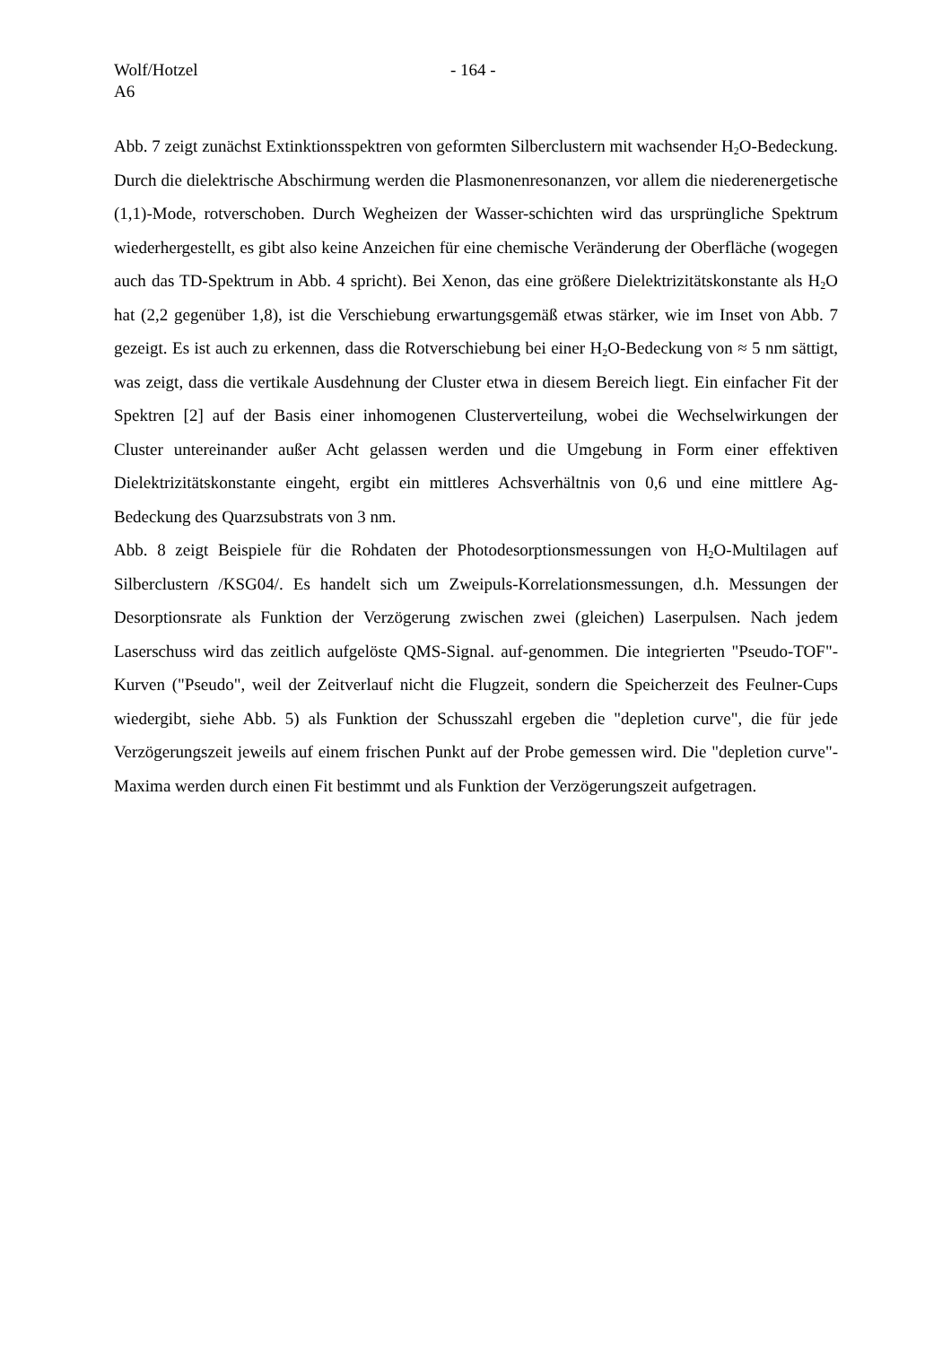Wolf/Hotzel
A6
- 164 -
Abb. 7 zeigt zunächst Extinktionsspektren von geformten Silberclustern mit wachsender H<sub>2</sub>O-Bedeckung. Durch die dielektrische Abschirmung werden die Plasmonenresonanzen, vor allem die niederenergetische (1,1)-Mode, rotverschoben. Durch Wegheizen der Wasser-schichten wird das ursprüngliche Spektrum wiederhergestellt, es gibt also keine Anzeichen für eine chemische Veränderung der Oberfläche (wogegen auch das TD-Spektrum in Abb. 4 spricht). Bei Xenon, das eine größere Dielektrizitätskonstante als H<sub>2</sub>O hat (2,2 gegenüber 1,8), ist die Verschiebung erwartungsgemäß etwas stärker, wie im Inset von Abb. 7 gezeigt. Es ist auch zu erkennen, dass die Rotverschiebung bei einer H<sub>2</sub>O-Bedeckung von ≈ 5 nm sättigt, was zeigt, dass die vertikale Ausdehnung der Cluster etwa in diesem Bereich liegt. Ein einfacher Fit der Spektren [2] auf der Basis einer inhomogenen Clusterverteilung, wobei die Wechselwirkungen der Cluster untereinander außer Acht gelassen werden und die Umgebung in Form einer effektiven Dielektrizitätskonstante eingeht, ergibt ein mittleres Achsverhältnis von 0,6 und eine mittlere Ag-Bedeckung des Quarzsubstrats von 3 nm.
Abb. 8 zeigt Beispiele für die Rohdaten der Photodesorptionsmessungen von H<sub>2</sub>O-Multilagen auf Silberclustern /KSG04/. Es handelt sich um Zweipuls-Korrelationsmessungen, d.h. Messungen der Desorptionsrate als Funktion der Verzögerung zwischen zwei (gleichen) Laserpulsen. Nach jedem Laserschuss wird das zeitlich aufgelöste QMS-Signal. auf-genommen. Die integrierten "Pseudo-TOF"-Kurven ("Pseudo", weil der Zeitverlauf nicht die Flugzeit, sondern die Speicherzeit des Feulner-Cups wiedergibt, siehe Abb. 5) als Funktion der Schusszahl ergeben die "depletion curve", die für jede Verzögerungszeit jeweils auf einem frischen Punkt auf der Probe gemessen wird. Die "depletion curve"-Maxima werden durch einen Fit bestimmt und als Funktion der Verzögerungszeit aufgetragen.